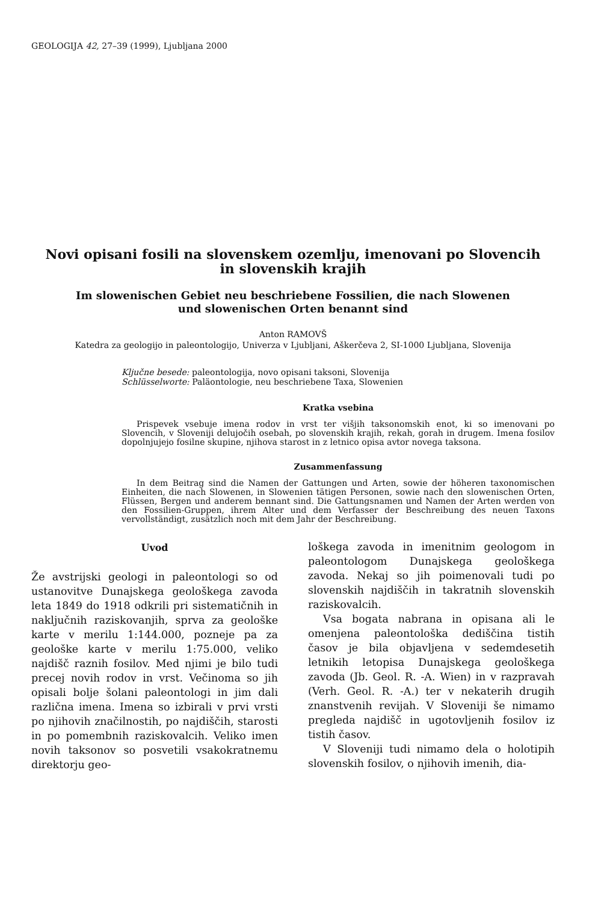GEOLOGIJA 42, 27–39 (1999), Ljubljana 2000
Novi opisani fosili na slovenskem ozemlju, imenovani po Slovencih
in slovenskih krajih
Im slowenischen Gebiet neu beschriebene Fossilien, die nach Slowenen
und slowenischen Orten benannt sind
Anton RAMOVŠ
Katedra za geologijo in paleontologijo, Univerza v Ljubljani, Aškerčeva 2, SI-1000 Ljubljana, Slovenija
Ključne besede: paleontologija, novo opisani taksoni, Slovenija
Schlüsselworte: Paläontologie, neu beschriebene Taxa, Slowenien
Kratka vsebina
Prispevek vsebuje imena rodov in vrst ter višjih taksonomskih enot, ki so imenovani po Slovencih, v Sloveniji delujočih osebah, po slovenskih krajih, rekah, gorah in drugem. Imena fosilov dopolnjujejo fosilne skupine, njihova starost in z letnico opisa avtor novega taksona.
Zusammenfassung
In dem Beitrag sind die Namen der Gattungen und Arten, sowie der höheren taxonomischen Einheiten, die nach Slowenen, in Slowenien tätigen Personen, sowie nach den slowenischen Orten, Flüssen, Bergen und anderem bennant sind. Die Gattungsnamen und Namen der Arten werden von den Fossilien-Gruppen, ihrem Alter und dem Verfasser der Beschreibung des neuen Taxons vervollständigt, zusätzlich noch mit dem Jahr der Beschreibung.
Uvod
Že avstrijski geologi in paleontologi so od ustanovitve Dunajskega geološkega zavoda leta 1849 do 1918 odkrili pri sistematičnih in naključnih raziskovanjih, sprva za geološke karte v merilu 1:144.000, pozneje pa za geološke karte v merilu 1:75.000, veliko najdišč raznih fosilov. Med njimi je bilo tudi precej novih rodov in vrst. Večinoma so jih opisali bolje šolani paleontologi in jim dali različna imena. Imena so izbirali v prvi vrsti po njihovih značilnostih, po najdiščih, starosti in po pomembnih raziskovalcih. Veliko imen novih taksonov so posvetili vsakokratnemu direktorju geo-
loškega zavoda in imenitnim geologom in paleontologom Dunajskega geološkega zavoda. Nekaj so jih poimenovali tudi po slovenskih najdiščih in takratnih slovenskih raziskovalcih.
Vsa bogata nabrana in opisana ali le omenjena paleontološka dediščina tistih časov je bila objavljena v sedemdesetih letnikih letopisa Dunajskega geološkega zavoda (Jb. Geol. R. -A. Wien) in v razpravah (Verh. Geol. R. -A.) ter v nekaterih drugih znanstvenih revijah. V Sloveniji še nimamo pregleda najdišč in ugotovljenih fosilov iz tistih časov.
V Sloveniji tudi nimamo dela o holotipih slovenskih fosilov, o njihovih imenih, dia-